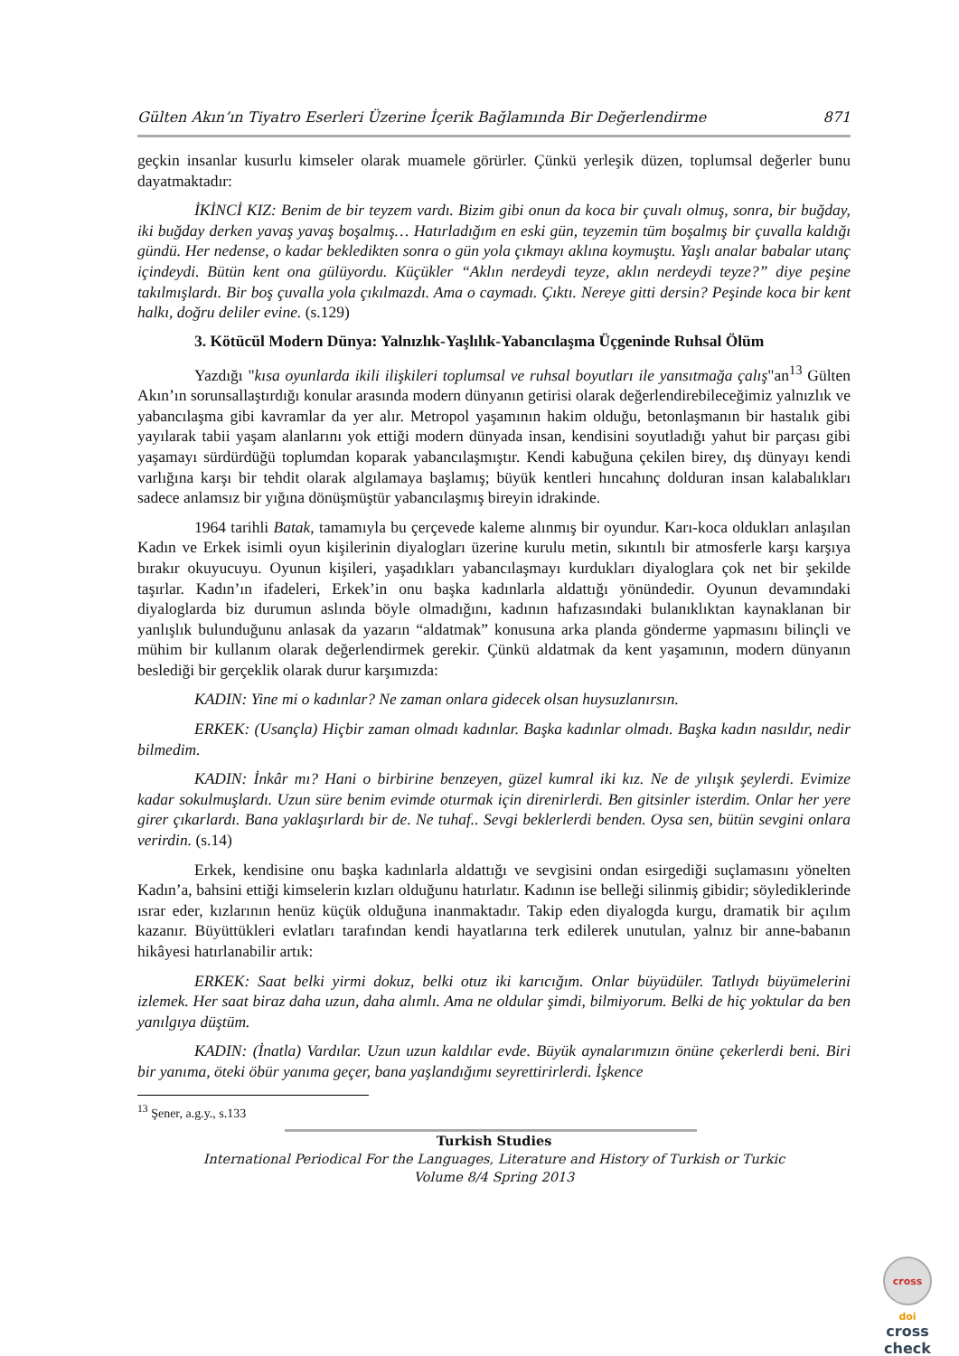Gülten Akın’ın Tiyatro Eserleri Üzerine İçerik Bağlamında Bir Değerlendirme 871
geçkin insanlar kusurlu kimseler olarak muamele görürler. Çünkü yerleşik düzen, toplumsal değerler bunu dayatmaktadır:
İKİNCİ KIZ: Benim de bir teyzem vardı. Bizim gibi onun da koca bir çuvalı olmuş, sonra, bir buğday, iki buğday derken yavaş yavaş boşalmış… Hatırladığım en eski gün, teyzemin tüm boşalmış bir çuvalla kaldığı gündü. Her nedense, o kadar bekledikten sonra o gün yola çıkmayı aklına koymuştu. Yaşlı analar babalar utanç içindeydi. Bütün kent ona gülüyordu. Küçükler “Aklın nerdeydi teyze, aklın nerdeydi teyze?” diye peşine takılmışlardı. Bir boş çuvalla yola çıkılmazdı. Ama o caymadı. Çıktı. Nereye gitti dersin? Peşinde koca bir kent halkı, doğru deliler evine. (s.129)
3. Kötücül Modern Dünya: Yalnızlık-Yaşlılık-Yabancılaşma Üçgeninde Ruhsal Ölüm
Yazdığı "kısa oyunlarda ikili ilişkileri toplumsal ve ruhsal boyutları ile yansıtmağa çalış"an<sup>13</sup> Gülten Akın’ın sorunsallaştırdığı konular arasında modern dünyanın getirisi olarak değerlendirebileceğimiz yalnızlık ve yabancılaşma gibi kavramlar da yer alır. Metropol yaşamının hakim olduğu, betonlaşmanın bir hastalık gibi yayılarak tabii yaşam alanlarını yok ettiği modern dünyada insan, kendisini soyutladığı yahut bir parçası gibi yaşamayı sürdürdüğü toplumdan koparak yabancılaşmıştır. Kendi kabuğuna çekilen birey, dış dünyayı kendi varlığına karşı bir tehdit olarak algılamaya başlamış; büyük kentleri hıncahınç dolduran insan kalabalıkları sadece anlamsız bir yığına dönüşmüştür yabancılaşmış bireyin idrakinde.
1964 tarihli Batak, tamamıyla bu çerçevede kaleme alınmış bir oyundur. Karı-koca oldukları anlaşılan Kadın ve Erkek isimli oyun kişilerinin diyalogları üzerine kurulu metin, sıkıntılı bir atmosferle karşı karşıya bırakır okuyucuyu. Oyunun kişileri, yaşadıkları yabancılaşmayı kurdukları diyaloglara çok net bir şekilde taşırlar. Kadın’ın ifadeleri, Erkek’in onu başka kadınlarla aldattığı yönündedir. Oyunun devamındaki diyaloglarda biz durumun aslında böyle olmadığını, kadının hafızasındaki bulanıklıktan kaynaklanan bir yanlışlık bulunduğunu anlasak da yazarın “aldatmak” konusuna arka planda gönderme yapmasını bilinçli ve mühim bir kullanım olarak değerlendirmek gerekir. Çünkü aldatmak da kent yaşamının, modern dünyanın beslediği bir gerçeklik olarak durur karşımızda:
KADIN: Yine mi o kadınlar? Ne zaman onlara gidecek olsan huysuzlanırsın.
ERKEK: (Usançla) Hiçbir zaman olmadı kadınlar. Başka kadınlar olmadı. Başka kadın nasıldır, nedir bilmedim.
KADIN: İnkâr mı? Hani o birbirine benzeyen, güzel kumral iki kız. Ne de yılışık şeylerdi. Evimize kadar sokulmuşlardı. Uzun süre benim evimde oturmak için direnirlerdi. Ben gitsinler isterdim. Onlar her yere girer çıkarlardı. Bana yaklaşırlardı bir de. Ne tuhaf.. Sevgi beklerlerdi benden. Oysa sen, bütün sevgini onlara verirdin. (s.14)
Erkek, kendisine onu başka kadınlarla aldattığı ve sevgisini ondan esirgediği suçlamasını yönelten Kadın’a, bahsini ettiği kimselerin kızları olduğunu hatırlatır. Kadının ise belleği silinmiş gibidir; söylediklerinde ısrar eder, kızlarının henüz küçük olduğuna inanmaktadır. Takip eden diyalogda kurgu, dramatik bir açılım kazanır. Büyüttükleri evlatları tarafından kendi hayatlarına terk edilerek unutulan, yalnız bir anne-babanın hikâyesi hatırlanabilir artık:
ERKEK: Saat belki yirmi dokuz, belki otuz iki karıcığım. Onlar büyüdüler. Tatlıydı büyümelerini izlemek. Her saat biraz daha uzun, daha alımlı. Ama ne oldular şimdi, bilmiyorum. Belki de hiç yoktular da ben yanılgıya düştüm.
KADIN: (İnatla) Vardılar. Uzun uzun kaldılar evde. Büyük aynalarımızın önüne çekerlerdi beni. Biri bir yanıma, öteki öbür yanıma geçer, bana yaşlandığımı seyrettirirlerdi. İşkence
<sup>13</sup> Şener, a.g.y., s.133
Turkish Studies
International Periodical For the Languages, Literature and History of Turkish or Turkic
Volume 8/4 Spring 2013
cross
doi
cross
check